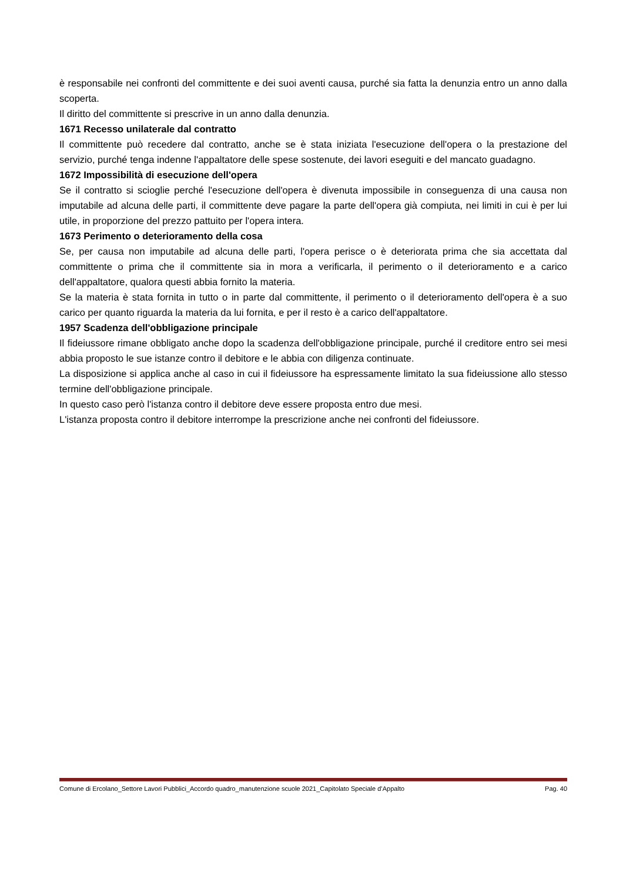è responsabile nei confronti del committente e dei suoi aventi causa, purché sia fatta la denunzia entro un anno dalla scoperta.
Il diritto del committente si prescrive in un anno dalla denunzia.
1671 Recesso unilaterale dal contratto
Il committente può recedere dal contratto, anche se è stata iniziata l'esecuzione dell'opera o la prestazione del servizio, purché tenga indenne l'appaltatore delle spese sostenute, dei lavori eseguiti e del mancato guadagno.
1672 Impossibilità di esecuzione dell'opera
Se il contratto si scioglie perché l'esecuzione dell'opera è divenuta impossibile in conseguenza di una causa non imputabile ad alcuna delle parti, il committente deve pagare la parte dell'opera già compiuta, nei limiti in cui è per lui utile, in proporzione del prezzo pattuito per l'opera intera.
1673 Perimento o deterioramento della cosa
Se, per causa non imputabile ad alcuna delle parti, l'opera perisce o è deteriorata prima che sia accettata dal committente o prima che il committente sia in mora a verificarla, il perimento o il deterioramento e a carico dell'appaltatore, qualora questi abbia fornito la materia.
Se la materia è stata fornita in tutto o in parte dal committente, il perimento o il deterioramento dell'opera è a suo carico per quanto riguarda la materia da lui fornita, e per il resto è a carico dell'appaltatore.
1957 Scadenza dell'obbligazione principale
Il fideiussore rimane obbligato anche dopo la scadenza dell'obbligazione principale, purché il creditore entro sei mesi abbia proposto le sue istanze contro il debitore e le abbia con diligenza continuate.
La disposizione si applica anche al caso in cui il fideiussore ha espressamente limitato la sua fideiussione allo stesso termine dell'obbligazione principale.
In questo caso però l'istanza contro il debitore deve essere proposta entro due mesi.
L'istanza proposta contro il debitore interrompe la prescrizione anche nei confronti del fideiussore.
Comune di Ercolano_Settore Lavori Pubblici_Accordo quadro_manutenzione scuole 2021_Capitolato Speciale d’Appalto Pag. 40